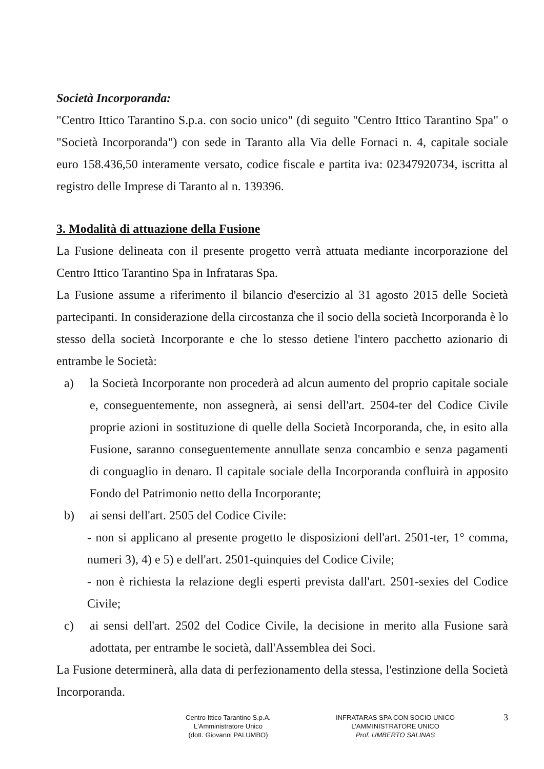Società Incorporanda:
"Centro Ittico Tarantino S.p.a. con socio unico" (di seguito "Centro Ittico Tarantino Spa" o "Società Incorporanda") con sede in Taranto alla Via delle Fornaci n. 4, capitale sociale euro 158.436,50 interamente versato, codice fiscale e partita iva: 02347920734, iscritta al registro delle Imprese di Taranto al n. 139396.
3. Modalità di attuazione della Fusione
La Fusione delineata con il presente progetto verrà attuata mediante incorporazione del Centro Ittico Tarantino Spa in Infrataras Spa.
La Fusione assume a riferimento il bilancio d'esercizio al 31 agosto 2015 delle Società partecipanti. In considerazione della circostanza che il socio della società Incorporanda è lo stesso della società Incorporante e che lo stesso detiene l'intero pacchetto azionario di entrambe le Società:
a) la Società Incorporante non procederà ad alcun aumento del proprio capitale sociale e, conseguentemente, non assegnerà, ai sensi dell'art. 2504-ter del Codice Civile proprie azioni in sostituzione di quelle della Società Incorporanda, che, in esito alla Fusione, saranno conseguentemente annullate senza concambio e senza pagamenti di conguaglio in denaro. Il capitale sociale della Incorporanda confluirà in apposito Fondo del Patrimonio netto della Incorporante;
b) ai sensi dell'art. 2505 del Codice Civile:
- non si applicano al presente progetto le disposizioni dell'art. 2501-ter, 1° comma, numeri 3), 4) e 5) e dell'art. 2501-quinquies del Codice Civile;
- non è richiesta la relazione degli esperti prevista dall'art. 2501-sexies del Codice Civile;
c) ai sensi dell'art. 2502 del Codice Civile, la decisione in merito alla Fusione sarà adottata, per entrambe le società, dall'Assemblea dei Soci.
La Fusione determinerà, alla data di perfezionamento della stessa, l'estinzione della Società Incorporanda.
Centro Ittico Tarantino S.p.A.
L'Amministratore Unico
(dott. Giovanni PALUMBO)
INFRATARAS SPA CON SOCIO UNICO
L'AMMINISTRATORE UNICO
Prof. UMBERTO SALINAS
3